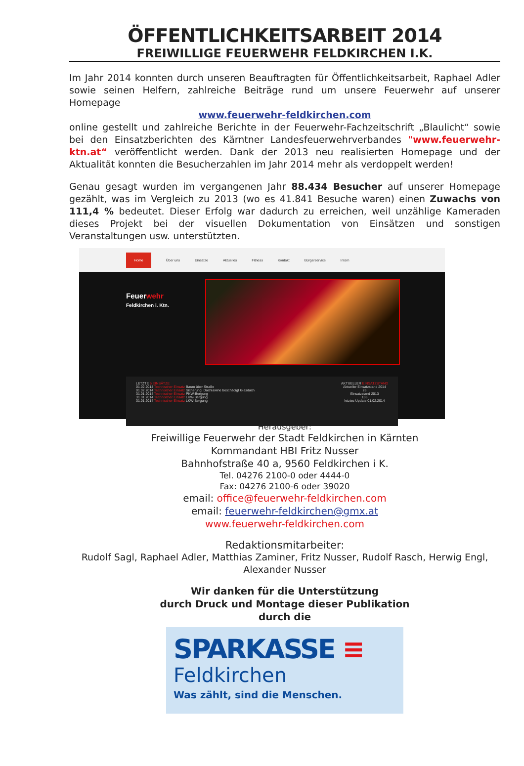ÖFFENTLICHKEITSARBEIT 2014
FREIWILLIGE FEUERWEHR FELDKIRCHEN I.K.
Im Jahr 2014 konnten durch unseren Beauftragten für Öffentlichkeitsarbeit, Raphael Adler sowie seinen Helfern, zahlreiche Beiträge rund um unsere Feuerwehr auf unserer Homepage
www.feuerwehr-feldkirchen.com
online gestellt und zahlreiche Berichte in der Feuerwehr-Fachzeitschrift „Blaulicht“ sowie bei den Einsatzberichten des Kärntner Landesfeuerwehrverbandes "www.feuerwehr-ktn.at“ veröffentlicht werden. Dank der 2013 neu realisierten Homepage und der Aktualität konnten die Besucherzahlen im Jahr 2014 mehr als verdoppelt werden!
Genau gesagt wurden im vergangenen Jahr 88.434 Besucher auf unserer Homepage gezählt, was im Vergleich zu 2013 (wo es 41.841 Besuche waren) einen Zuwachs von 111,4 % bedeutet. Dieser Erfolg war dadurch zu erreichen, weil unzählige Kameraden dieses Projekt bei der visuellen Dokumentation von Einsätzen und sonstigen Veranstaltungen usw. unterstützten.
Home Über uns Einsätze Aktuelles Fitness Kontakt Bürgerservice Intern
Feuerwehr
Feldkirchen i. Ktn.
LETZTE 5 EINSÄTZE
01.02.2014 Technischer Einsatz Baum über Straße
01.02.2014 Technischer Einsatz Sicherung, Dachlawine beschädigt Glasdach
31.01.2014 Technischer Einsatz PKW-Bergung
31.01.2014 Technischer Einsatz LKW-Bergung
31.01.2014 Technischer Einsatz LKW-Bergung
AKTUELLER EINSATZSTAND
Aktueller Einsatzstand 2014
26
Einsatzstand 2013
136
letztes Update 01.02.2014
Herausgeber:
Freiwillige Feuerwehr der Stadt Feldkirchen in Kärnten
Kommandant HBI Fritz Nusser
Bahnhofstraße 40 a, 9560 Feldkirchen i K.
Tel. 04276 2100-0 oder 4444-0
Fax: 04276 2100-6 oder 39020
email: office@feuerwehr-feldkirchen.com
email: feuerwehr-feldkirchen@gmx.at
www.feuerwehr-feldkirchen.com
Redaktionsmitarbeiter:
Rudolf Sagl, Raphael Adler, Matthias Zaminer, Fritz Nusser, Rudolf Rasch, Herwig Engl, Alexander Nusser
Wir danken für die Unterstützung
durch Druck und Montage dieser Publikation
durch die
SPARKASSE ≡
Feldkirchen
Was zählt, sind die Menschen.